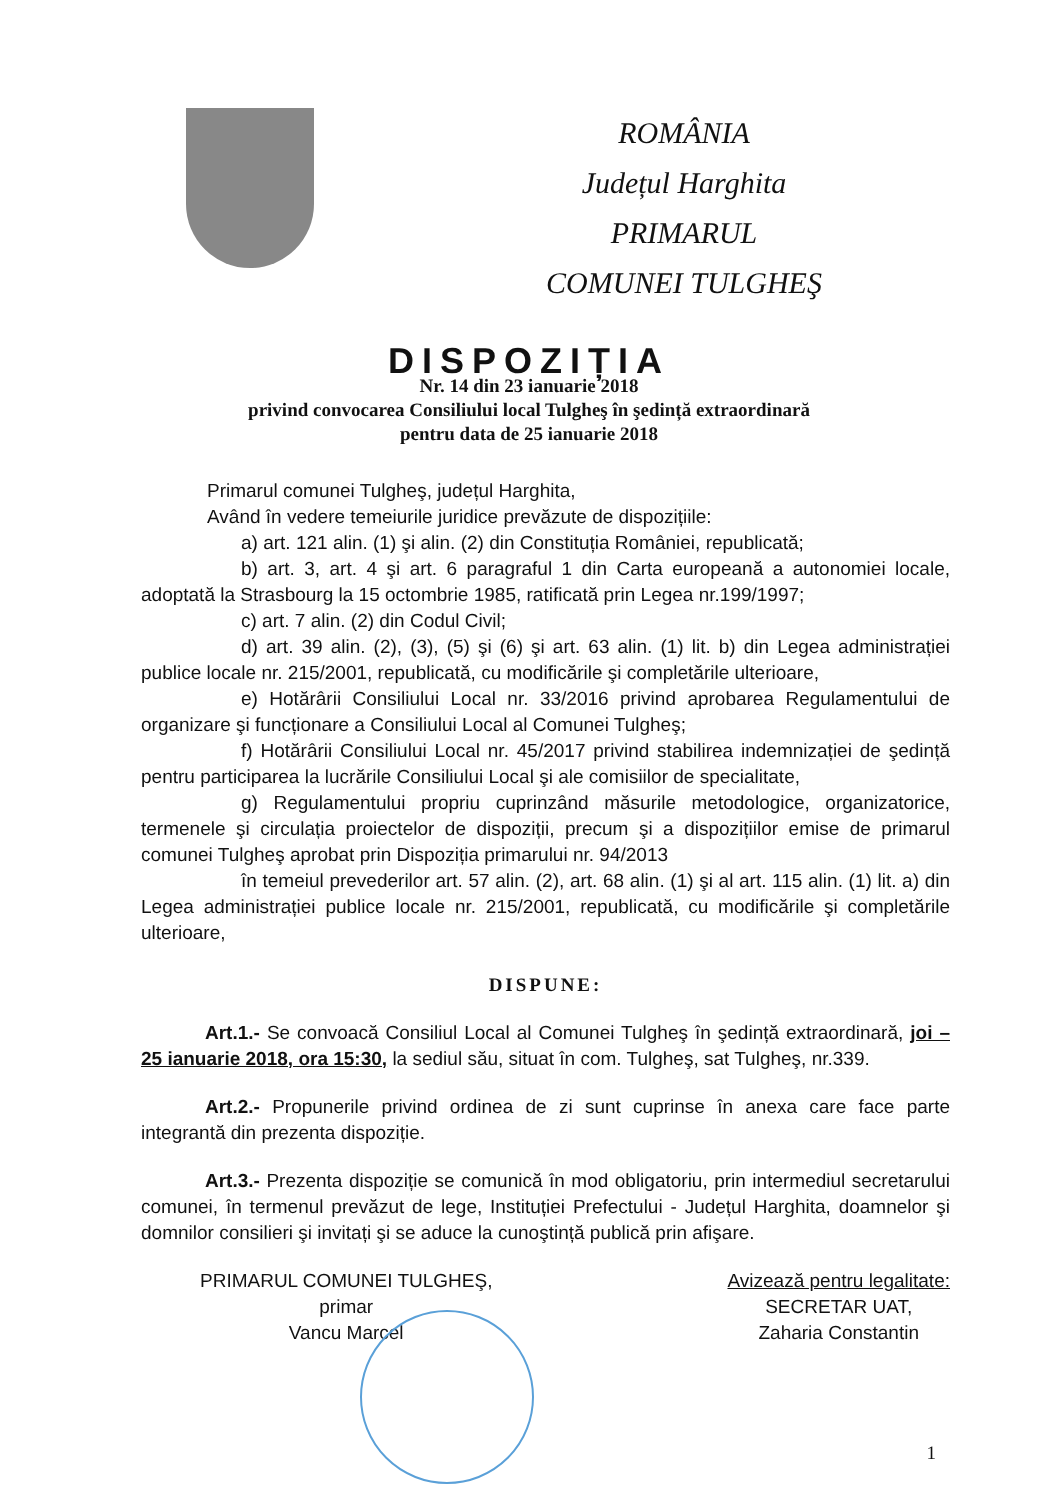ROMÂNIA
Județul Harghita
PRIMARUL
COMUNEI TULGHEŞ
DISPOZIȚIA
Nr. 14 din 23 ianuarie 2018
privind convocarea Consiliului local Tulgheş în şedință extraordinară
pentru data de 25 ianuarie 2018
Primarul comunei Tulgheş, județul Harghita,
Având în vedere temeiurile juridice prevăzute de dispozițiile:
a) art. 121 alin. (1) şi alin. (2) din Constituția României, republicată;
b) art. 3, art. 4 şi art. 6 paragraful 1 din Carta europeană a autonomiei locale, adoptată la Strasbourg la 15 octombrie 1985, ratificată prin Legea nr.199/1997;
c) art. 7 alin. (2) din Codul Civil;
d) art. 39 alin. (2), (3), (5) şi (6) şi art. 63 alin. (1) lit. b) din Legea administrației publice locale nr. 215/2001, republicată, cu modificările şi completările ulterioare,
e) Hotărârii Consiliului Local nr. 33/2016 privind aprobarea Regulamentului de organizare şi funcționare a Consiliului Local al Comunei Tulgheş;
f) Hotărârii Consiliului Local nr. 45/2017 privind stabilirea indemnizației de şedință pentru participarea la lucrările Consiliului Local şi ale comisiilor de specialitate,
g) Regulamentului propriu cuprinzând măsurile metodologice, organizatorice, termenele şi circulația proiectelor de dispoziții, precum şi a dispozițiilor emise de primarul comunei Tulgheş aprobat prin Dispoziția primarului nr. 94/2013
în temeiul prevederilor art. 57 alin. (2), art. 68 alin. (1) şi al art. 115 alin. (1) lit. a) din Legea administrației publice locale nr. 215/2001, republicată, cu modificările şi completările ulterioare,
DISPUNE:
Art.1.- Se convoacă Consiliul Local al Comunei Tulgheş în şedință extraordinară, joi – 25 ianuarie 2018, ora 15:30, la sediul său, situat în com. Tulgheş, sat Tulgheş, nr.339.
Art.2.- Propunerile privind ordinea de zi sunt cuprinse în anexa care face parte integrantă din prezenta dispoziție.
Art.3.- Prezenta dispoziție se comunică în mod obligatoriu, prin intermediul secretarului comunei, în termenul prevăzut de lege, Instituției Prefectului - Județul Harghita, doamnelor şi domnilor consilieri şi invitați şi se aduce la cunoştință publică prin afişare.
PRIMARUL COMUNEI TULGHEŞ,
primar
Vancu Marcel
Avizează pentru legalitate:
SECRETAR UAT,
Zaharia Constantin
1